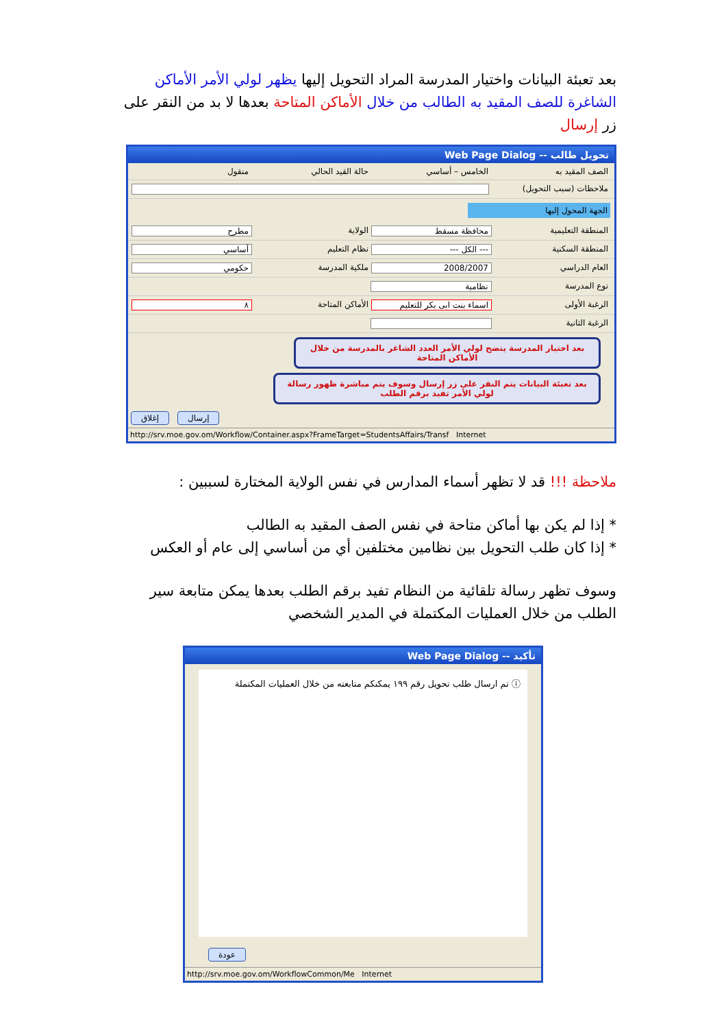بعد تعبئة البيانات واختيار المدرسة المراد التحويل إليها يظهر لولي الأمر الأماكن الشاغرة للصف المقيد به الطالب من خلال الأماكن المتاحة بعدها لا بد من النقر على زر إرسال
تحويل طالب -- Web Page Dialog
الصف المقيد به الخامس – أساسي حالة القيد الحالي منقول
ملاحظات (سبب التحويل)
الجهة المحول إليها
المنطقة التعليمية محافظة مسقط الولاية مطرح
المنطقة السكنية --- الكل --- نظام التعليم أساسي
العام الدراسي 2008/2007 ملكية المدرسة حكومي
نوع المدرسة نظامية
الرغبة الأولى اسماء بنت ابى بكر للتعليم الأماكن المتاحة ٨
الرغبة الثانية
بعد اختيار المدرسة يتضح لولي الأمر العدد الشاغر بالمدرسة من خلال الأماكن المتاحة
بعد تعبئة البيانات يتم النقر على زر إرسال وسوف يتم مباشرة ظهور رسالة لولي الأمر تفيد برقم الطلب
إغلاق إرسال
http://srv.moe.gov.om/Workflow/Container.aspx?FrameTarget=StudentsAffairs/Transf Internet
ملاحظة !!! قد لا تظهر أسماء المدارس في نفس الولاية المختارة لسببين :
* إذا لم يكن بها أماكن متاحة في نفس الصف المقيد به الطالب
* إذا كان طلب التحويل بين نظامين مختلفين أي من أساسي إلى عام أو العكس
وسوف تظهر رسالة تلقائية من النظام تفيد برقم الطلب بعدها يمكن متابعة سير الطلب من خلال العمليات المكتملة في المدير الشخصي
تأكيد -- Web Page Dialog
ⓘ تم ارسال طلب تحويل رقم ١٩٩ يمكنكم متابعته من خلال العمليات المكتملة
عودة
http://srv.moe.gov.om/WorkflowCommon/Me Internet